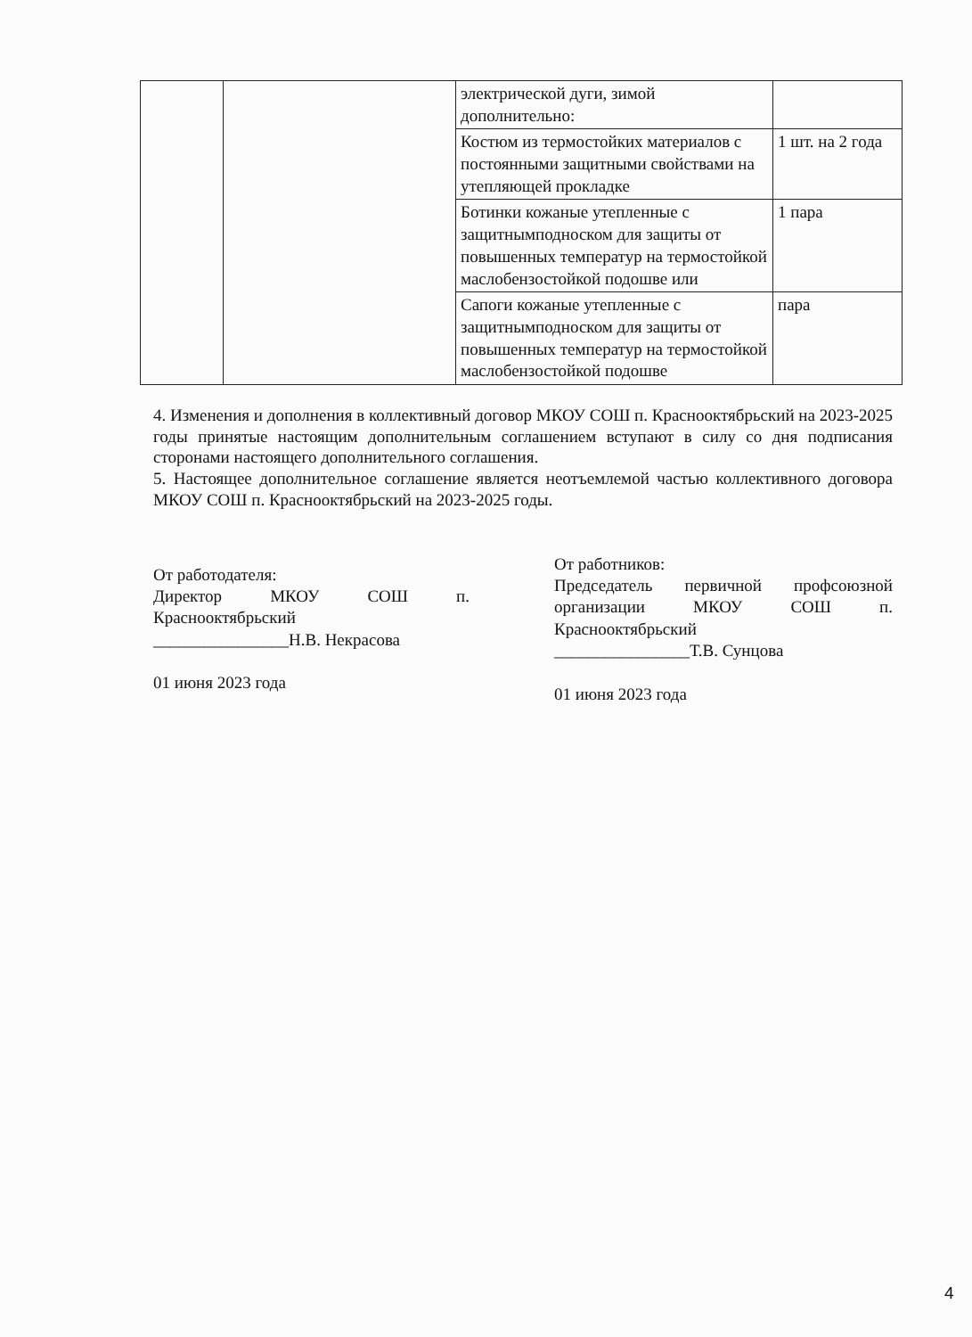| | | электрической дуги, зимой дополнительно: | |
| | | Костюм из термостойких материалов с постоянными защитными свойствами на утепляющей прокладке | 1 шт. на 2 года |
| | | Ботинки кожаные утепленные с защитнымподноском для защиты от повышенных температур на термостойкой маслобензостойкой подошве или | 1 пара |
| | | Сапоги кожаные утепленные с защитнымподноском для защиты от повышенных температур на термостойкой маслобензостойкой подошве | пара |
4. Изменения и дополнения в коллективный договор МКОУ СОШ п. Краснооктябрьский на 2023-2025 годы принятые настоящим дополнительным соглашением вступают в силу со дня подписания сторонами настоящего дополнительного соглашения.
5. Настоящее дополнительное соглашение является неотъемлемой частью коллективного договора МКОУ СОШ п. Краснооктябрьский на 2023-2025 годы.
От работодателя:
Директор МКОУ СОШ п. Краснооктябрьский
________________Н.В. Некрасова
01 июня 2023 года
От работников:
Председатель первичной профсоюзной организации МКОУ СОШ п. Краснооктябрьский
________________Т.В. Сунцова
01 июня 2023 года
4